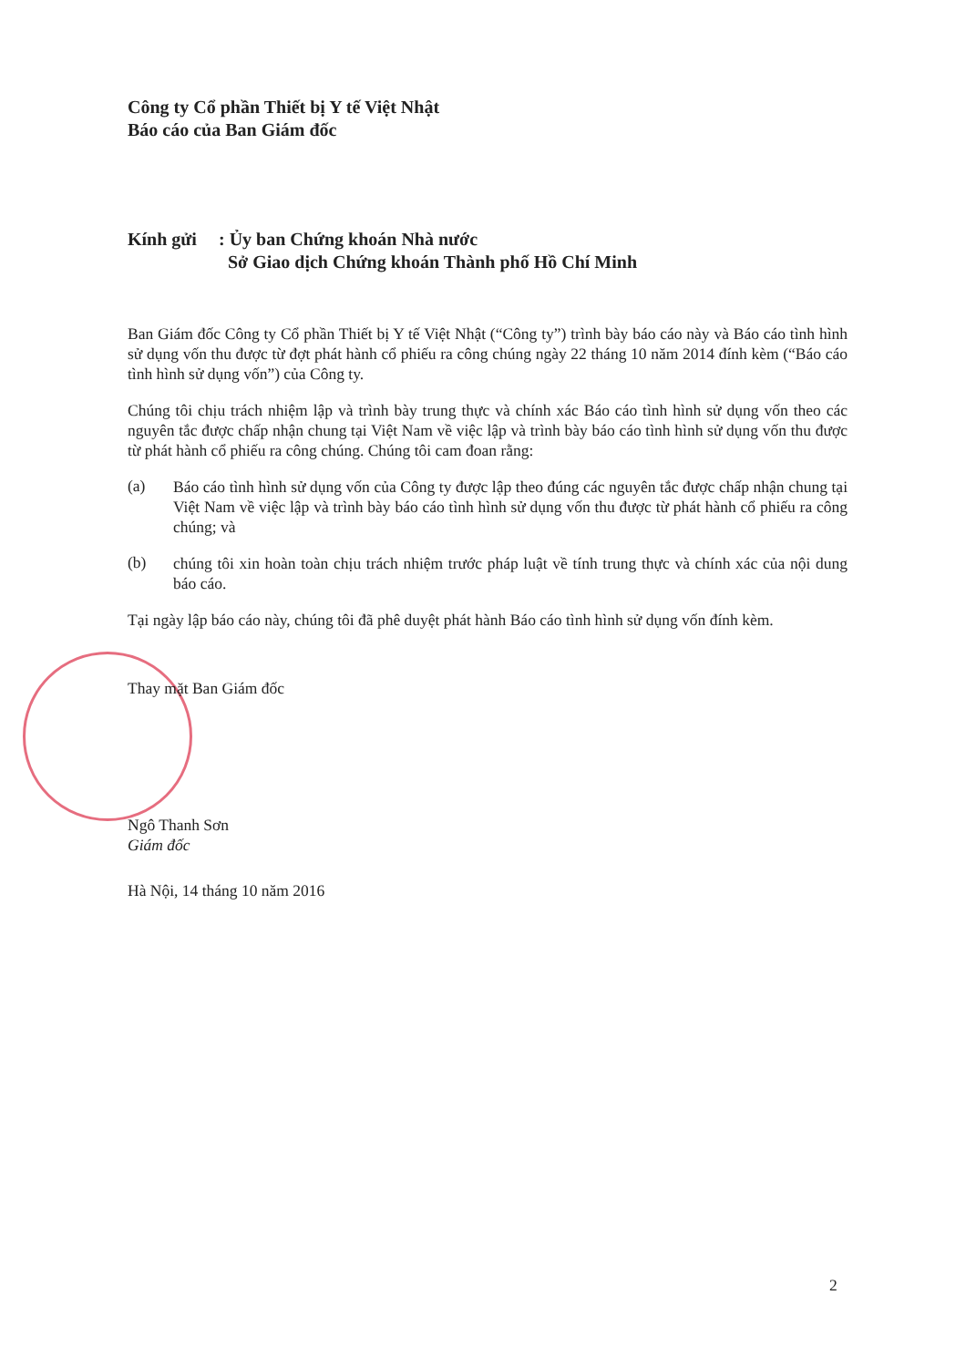Công ty Cổ phần Thiết bị Y tế Việt Nhật
Báo cáo của Ban Giám đốc
Kính gửi: Ủy ban Chứng khoán Nhà nước
Sở Giao dịch Chứng khoán Thành phố Hồ Chí Minh
Ban Giám đốc Công ty Cổ phần Thiết bị Y tế Việt Nhật (“Công ty”) trình bày báo cáo này và Báo cáo tình hình sử dụng vốn thu được từ đợt phát hành cổ phiếu ra công chúng ngày 22 tháng 10 năm 2014 đính kèm (“Báo cáo tình hình sử dụng vốn”) của Công ty.
Chúng tôi chịu trách nhiệm lập và trình bày trung thực và chính xác Báo cáo tình hình sử dụng vốn theo các nguyên tắc được chấp nhận chung tại Việt Nam về việc lập và trình bày báo cáo tình hình sử dụng vốn thu được từ phát hành cổ phiếu ra công chúng. Chúng tôi cam đoan rằng:
(a)
Báo cáo tình hình sử dụng vốn của Công ty được lập theo đúng các nguyên tắc được chấp nhận chung tại Việt Nam về việc lập và trình bày báo cáo tình hình sử dụng vốn thu được từ phát hành cổ phiếu ra công chúng; và
(b)
chúng tôi xin hoàn toàn chịu trách nhiệm trước pháp luật về tính trung thực và chính xác của nội dung báo cáo.
Tại ngày lập báo cáo này, chúng tôi đã phê duyệt phát hành Báo cáo tình hình sử dụng vốn đính kèm.
Thay mặt Ban Giám đốc
Ngô Thanh Sơn
Giám đốc
Hà Nội, 14 tháng 10 năm 2016
2